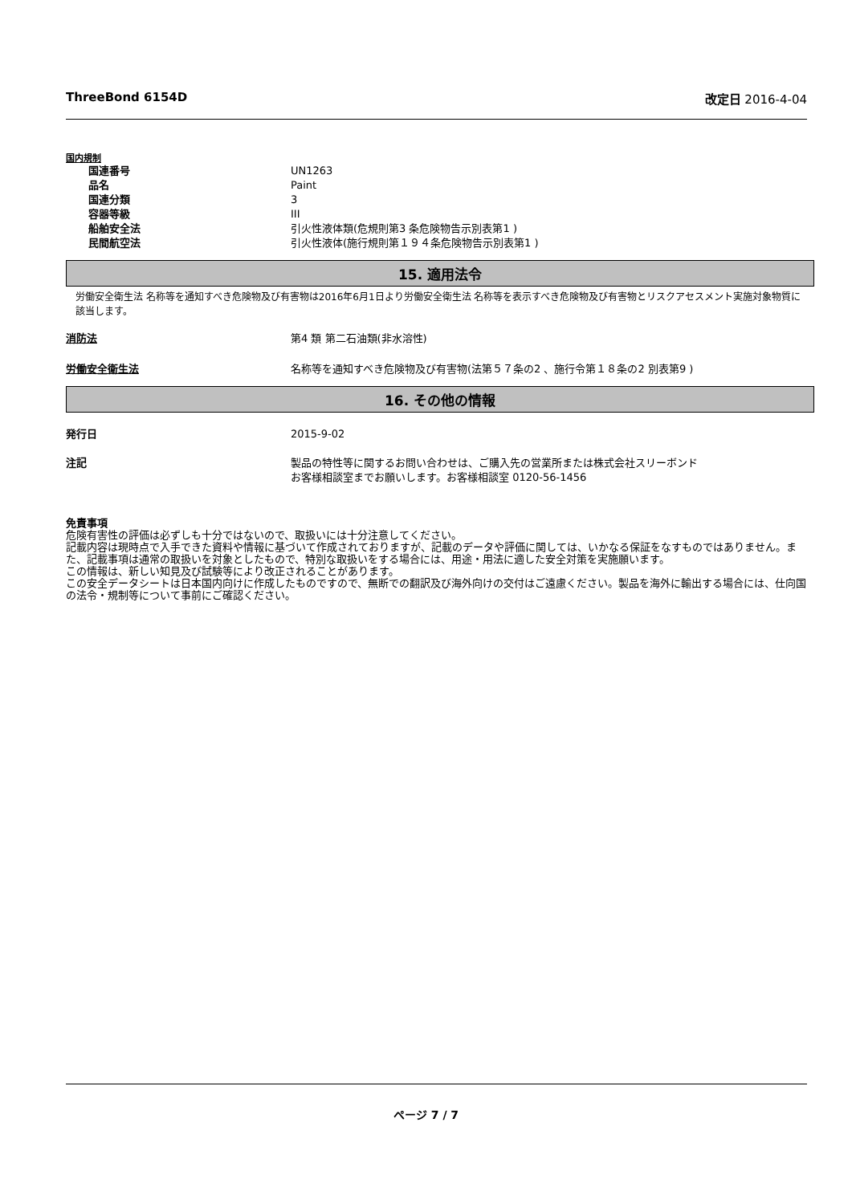ThreeBond 6154D 改定日 2016-4-04
国内規制
国連番号 UN1263
品名 Paint
国連分類 3
容器等級 III
船舶安全法 引火性液体類(危規則第3 条危険物告示別表第1 )
民間航空法 引火性液体(施行規則第１９４条危険物告示別表第1 )
15. 適用法令
労働安全衛生法 名称等を通知すべき危険物及び有害物は2016年6月1日より労働安全衛生法 名称等を表示すべき危険物及び有害物とリスクアセスメント実施対象物質に該当します。
消防法 第4 類 第二石油類(非水溶性)
労働安全衛生法 名称等を通知すべき危険物及び有害物(法第５７条の2 、施行令第１８条の2 別表第9 )
16. その他の情報
発行日 2015-9-02
注記 製品の特性等に関するお問い合わせは、ご購入先の営業所または株式会社スリーボンド
お客様相談室までお願いします。お客様相談室 0120-56-1456
免責事項
危険有害性の評価は必ずしも十分ではないので、取扱いには十分注意してください。
記載内容は現時点で入手できた資料や情報に基づいて作成されておりますが、記載のデータや評価に関しては、いかなる保証をなすものではありません。また、記載事項は通常の取扱いを対象としたもので、特別な取扱いをする場合には、用途・用法に適した安全対策を実施願います。
この情報は、新しい知見及び試験等により改正されることがあります。
この安全データシートは日本国内向けに作成したものですので、無断での翻訳及び海外向けの交付はご遠慮ください。製品を海外に輸出する場合には、仕向国の法令・規制等について事前にご確認ください。
ページ 7 / 7